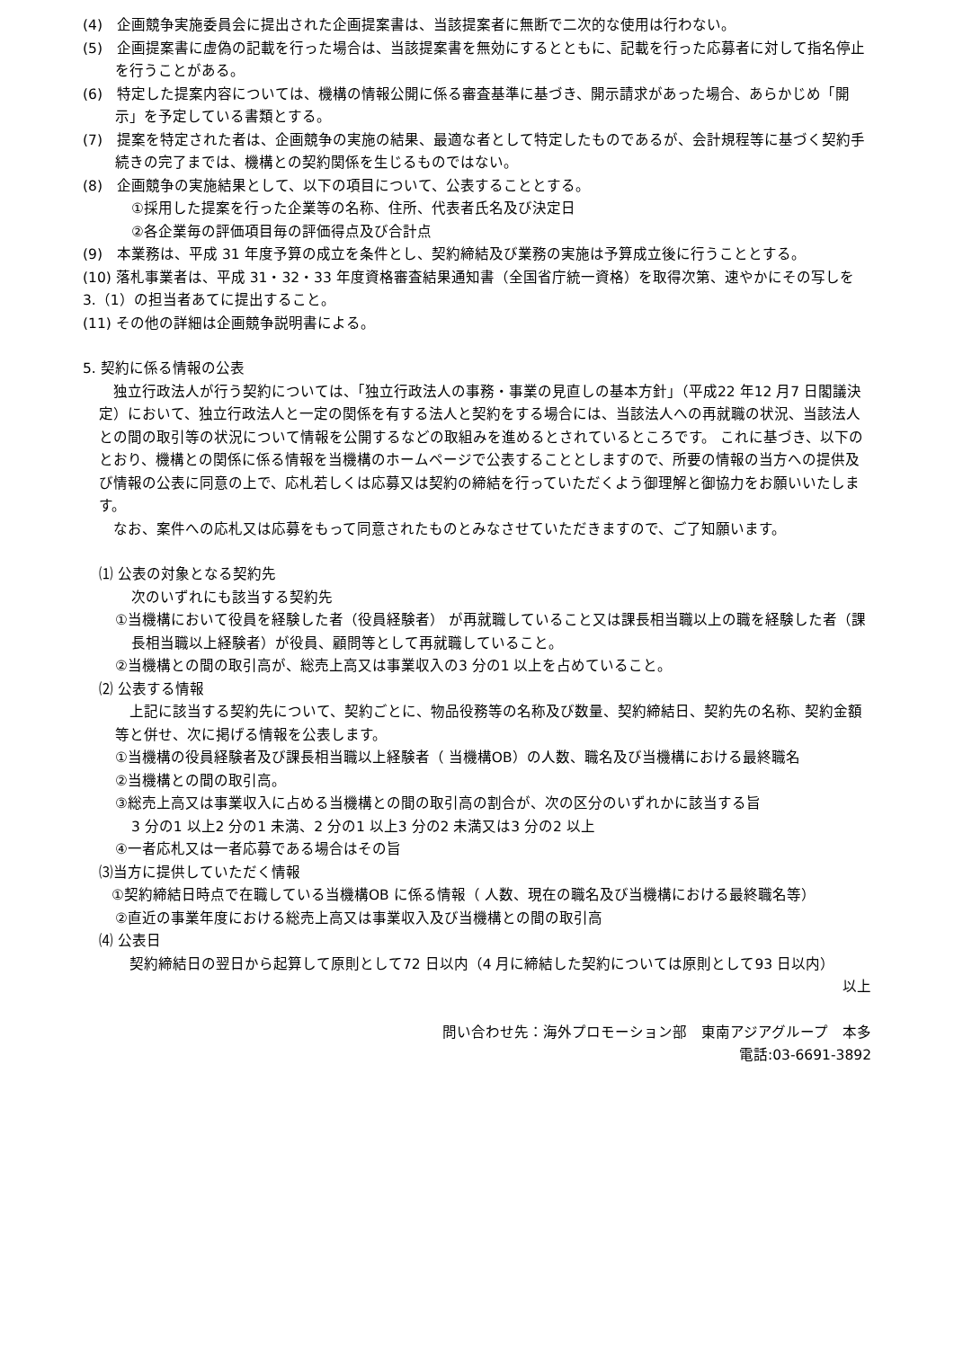(4)　企画競争実施委員会に提出された企画提案書は、当該提案者に無断で二次的な使用は行わない。
(5)　企画提案書に虚偽の記載を行った場合は、当該提案書を無効にするとともに、記載を行った応募者に対して指名停止を行うことがある。
(6)　特定した提案内容については、機構の情報公開に係る審査基準に基づき、開示請求があった場合、あらかじめ「開示」を予定している書類とする。
(7)　提案を特定された者は、企画競争の実施の結果、最適な者として特定したものであるが、会計規程等に基づく契約手続きの完了までは、機構との契約関係を生じるものではない。
(8)　企画競争の実施結果として、以下の項目について、公表することとする。
①採用した提案を行った企業等の名称、住所、代表者氏名及び決定日
②各企業毎の評価項目毎の評価得点及び合計点
(9)　本業務は、平成 31 年度予算の成立を条件とし、契約締結及び業務の実施は予算成立後に行うこととする。
(10) 落札事業者は、平成 31・32・33 年度資格審査結果通知書（全国省庁統一資格）を取得次第、速やかにその写しを 3.（1）の担当者あてに提出すること。
(11) その他の詳細は企画競争説明書による。
5. 契約に係る情報の公表
　独立行政法人が行う契約については、「独立行政法人の事務・事業の見直しの基本方針」（平成22 年12 月7 日閣議決定）において、独立行政法人と一定の関係を有する法人と契約をする場合には、当該法人への再就職の状況、当該法人との間の取引等の状況について情報を公開するなどの取組みを進めるとされているところです。 これに基づき、以下のとおり、機構との関係に係る情報を当機構のホームページで公表することとしますので、所要の情報の当方への提供及び情報の公表に同意の上で、応札若しくは応募又は契約の締結を行っていただくよう御理解と御協力をお願いいたします。
　なお、案件への応札又は応募をもって同意されたものとみなさせていただきますので、ご了知願います。
⑴ 公表の対象となる契約先
次のいずれにも該当する契約先
①当機構において役員を経験した者（役員経験者） が再就職していること又は課長相当職以上の職を経験した者（課長相当職以上経験者）が役員、顧問等として再就職していること。
②当機構との間の取引高が、総売上高又は事業収入の3 分の1 以上を占めていること。
⑵ 公表する情報
　上記に該当する契約先について、契約ごとに、物品役務等の名称及び数量、契約締結日、契約先の名称、契約金額等と併せ、次に掲げる情報を公表します。
①当機構の役員経験者及び課長相当職以上経験者（ 当機構OB）の人数、職名及び当機構における最終職名
②当機構との間の取引高。
③総売上高又は事業収入に占める当機構との間の取引高の割合が、次の区分のいずれかに該当する旨
3 分の1 以上2 分の1 未満、2 分の1 以上3 分の2 未満又は3 分の2 以上
④一者応札又は一者応募である場合はその旨
⑶当方に提供していただく情報
　　①契約締結日時点で在職している当機構OB に係る情報（ 人数、現在の職名及び当機構における最終職名等）
②直近の事業年度における総売上高又は事業収入及び当機構との間の取引高
⑷ 公表日
　契約締結日の翌日から起算して原則として72 日以内（4 月に締結した契約については原則として93 日以内）
以上
問い合わせ先：海外プロモーション部　東南アジアグループ　本多
電話:03-6691-3892